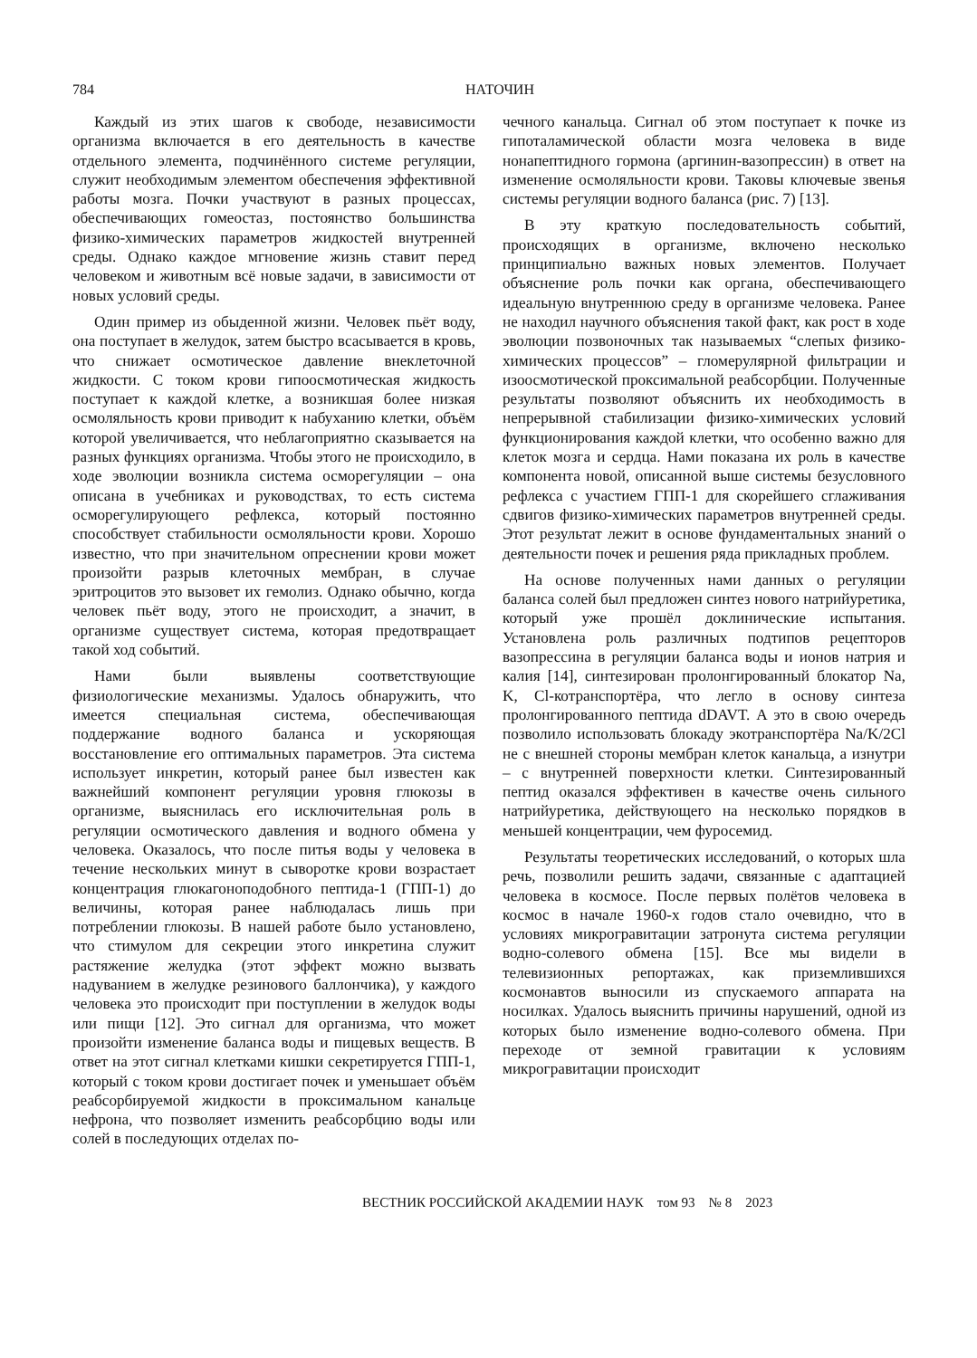784
НАТОЧИН
Каждый из этих шагов к свободе, независимости организма включается в его деятельность в качестве отдельного элемента, подчинённого системе регуляции, служит необходимым элементом обеспечения эффективной работы мозга. Почки участвуют в разных процессах, обеспечивающих гомеостаз, постоянство большинства физико-химических параметров жидкостей внутренней среды. Однако каждое мгновение жизнь ставит перед человеком и животным всё новые задачи, в зависимости от новых условий среды.
Один пример из обыденной жизни. Человек пьёт воду, она поступает в желудок, затем быстро всасывается в кровь, что снижает осмотическое давление внеклеточной жидкости. С током крови гипоосмотическая жидкость поступает к каждой клетке, а возникшая более низкая осмоляльность крови приводит к набуханию клетки, объём которой увеличивается, что неблагоприятно сказывается на разных функциях организма. Чтобы этого не происходило, в ходе эволюции возникла система осморегуляции – она описана в учебниках и руководствах, то есть система осморегулирующего рефлекса, который постоянно способствует стабильности осмоляльности крови. Хорошо известно, что при значительном опреснении крови может произойти разрыв клеточных мембран, в случае эритроцитов это вызовет их гемолиз. Однако обычно, когда человек пьёт воду, этого не происходит, а значит, в организме существует система, которая предотвращает такой ход событий.
Нами были выявлены соответствующие физиологические механизмы. Удалось обнаружить, что имеется специальная система, обеспечивающая поддержание водного баланса и ускоряющая восстановление его оптимальных параметров. Эта система использует инкретин, который ранее был известен как важнейший компонент регуляции уровня глюкозы в организме, выяснилась его исключительная роль в регуляции осмотического давления и водного обмена у человека. Оказалось, что после питья воды у человека в течение нескольких минут в сыворотке крови возрастает концентрация глюкагоноподобного пептида-1 (ГПП-1) до величины, которая ранее наблюдалась лишь при потреблении глюкозы. В нашей работе было установлено, что стимулом для секреции этого инкретина служит растяжение желудка (этот эффект можно вызвать надуванием в желудке резинового баллончика), у каждого человека это происходит при поступлении в желудок воды или пищи [12]. Это сигнал для организма, что может произойти изменение баланса воды и пищевых веществ. В ответ на этот сигнал клетками кишки секретируется ГПП-1, который с током крови достигает почек и уменьшает объём реабсорбируемой жидкости в проксимальном канальце нефрона, что позволяет изменить реабсорбцию воды или солей в последующих отделах по-
чечного канальца. Сигнал об этом поступает к почке из гипоталамической области мозга человека в виде нонапептидного гормона (аргинин-вазопрессин) в ответ на изменение осмоляльности крови. Таковы ключевые звенья системы регуляции водного баланса (рис. 7) [13].
В эту краткую последовательность событий, происходящих в организме, включено несколько принципиально важных новых элементов. Получает объяснение роль почки как органа, обеспечивающего идеальную внутреннюю среду в организме человека. Ранее не находил научного объяснения такой факт, как рост в ходе эволюции позвоночных так называемых “слепых физико-химических процессов” – гломерулярной фильтрации и изоосмотической проксимальной реабсорбции. Полученные результаты позволяют объяснить их необходимость в непрерывной стабилизации физико-химических условий функционирования каждой клетки, что особенно важно для клеток мозга и сердца. Нами показана их роль в качестве компонента новой, описанной выше системы безусловного рефлекса с участием ГПП-1 для скорейшего сглаживания сдвигов физико-химических параметров внутренней среды. Этот результат лежит в основе фундаментальных знаний о деятельности почек и решения ряда прикладных проблем.
На основе полученных нами данных о регуляции баланса солей был предложен синтез нового натрийуретика, который уже прошёл доклинические испытания. Установлена роль различных подтипов рецепторов вазопрессина в регуляции баланса воды и ионов натрия и калия [14], синтезирован пролонгированный блокатор Na, K, Cl-котранспортёра, что легло в основу синтеза пролонгированного пептида dDAVT. А это в свою очередь позволило использовать блокаду экотранспортёра Na/K/2Cl не с внешней стороны мембран клеток канальца, а изнутри – с внутренней поверхности клетки. Синтезированный пептид оказался эффективен в качестве очень сильного натрийуретика, действующего на несколько порядков в меньшей концентрации, чем фуросемид.
Результаты теоретических исследований, о которых шла речь, позволили решить задачи, связанные с адаптацией человека в космосе. После первых полётов человека в космос в начале 1960-х годов стало очевидно, что в условиях микрогравитации затронута система регуляции водно-солевого обмена [15]. Все мы видели в телевизионных репортажах, как приземлившихся космонавтов выносили из спускаемого аппарата на носилках. Удалось выяснить причины нарушений, одной из которых было изменение водно-солевого обмена. При переходе от земной гравитации к условиям микрогравитации происходит
ВЕСТНИК РОССИЙСКОЙ АКАДЕМИИ НАУК том 93 № 8 2023